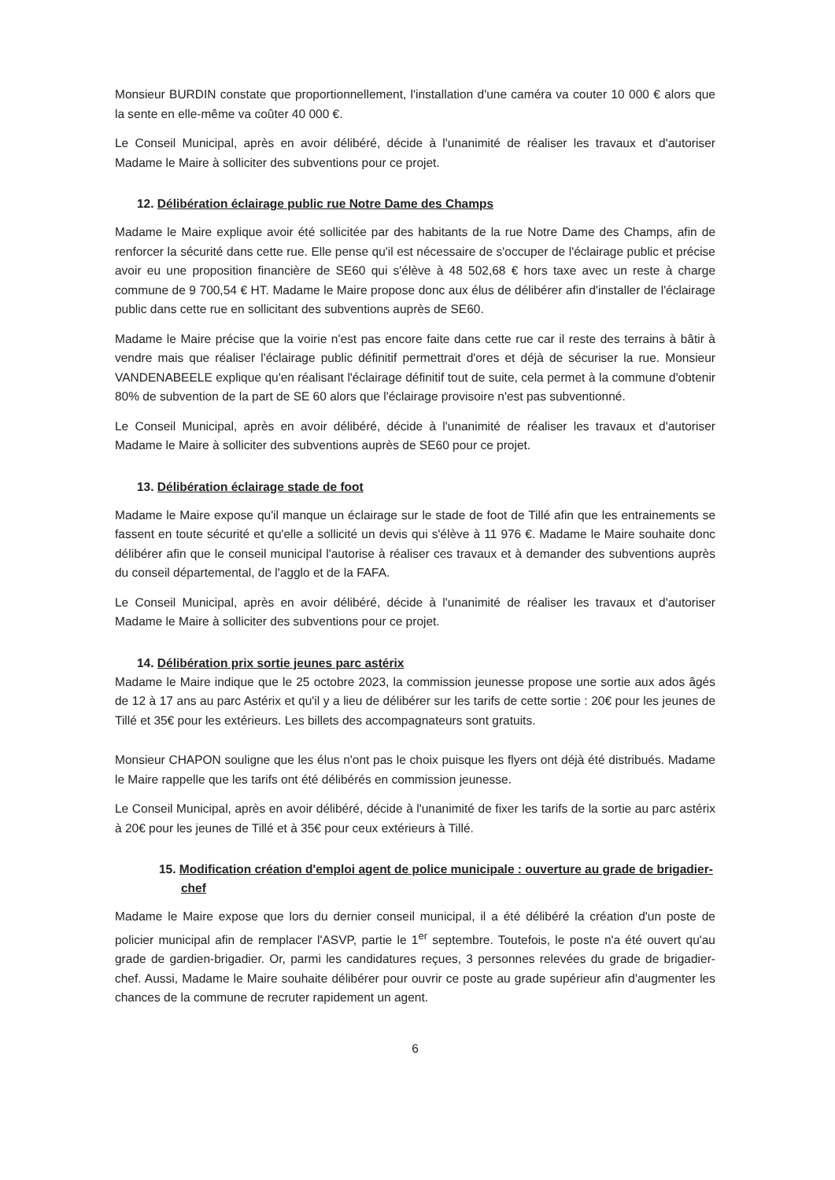Monsieur BURDIN constate que proportionnellement, l'installation d'une caméra va couter 10 000 € alors que la sente en elle-même va coûter 40 000 €.
Le Conseil Municipal, après en avoir délibéré, décide à l'unanimité de réaliser les travaux et d'autoriser Madame le Maire à solliciter des subventions pour ce projet.
12. Délibération éclairage public rue Notre Dame des Champs
Madame le Maire explique avoir été sollicitée par des habitants de la rue Notre Dame des Champs, afin de renforcer la sécurité dans cette rue. Elle pense qu'il est nécessaire de s'occuper de l'éclairage public et précise avoir eu une proposition financière de SE60 qui s'élève à 48 502,68 € hors taxe avec un reste à charge commune de 9 700,54 € HT. Madame le Maire propose donc aux élus de délibérer afin d'installer de l'éclairage public dans cette rue en sollicitant des subventions auprès de SE60.
Madame le Maire précise que la voirie n'est pas encore faite dans cette rue car il reste des terrains à bâtir à vendre mais que réaliser l'éclairage public définitif permettrait d'ores et déjà de sécuriser la rue. Monsieur VANDENABEELE explique qu'en réalisant l'éclairage définitif tout de suite, cela permet à la commune d'obtenir 80% de subvention de la part de SE 60 alors que l'éclairage provisoire n'est pas subventionné.
Le Conseil Municipal, après en avoir délibéré, décide à l'unanimité de réaliser les travaux et d'autoriser Madame le Maire à solliciter des subventions auprès de SE60 pour ce projet.
13. Délibération éclairage stade de foot
Madame le Maire expose qu'il manque un éclairage sur le stade de foot de Tillé afin que les entrainements se fassent en toute sécurité et qu'elle a sollicité un devis qui s'élève à 11 976 €. Madame le Maire souhaite donc délibérer afin que le conseil municipal l'autorise à réaliser ces travaux et à demander des subventions auprès du conseil départemental, de l'agglo et de la FAFA.
Le Conseil Municipal, après en avoir délibéré, décide à l'unanimité de réaliser les travaux et d'autoriser Madame le Maire à solliciter des subventions pour ce projet.
14. Délibération prix sortie jeunes parc astérix
Madame le Maire indique que le 25 octobre 2023, la commission jeunesse propose une sortie aux ados âgés de 12 à 17 ans au parc Astérix et qu'il y a lieu de délibérer sur les tarifs de cette sortie : 20€ pour les jeunes de Tillé et 35€ pour les extérieurs. Les billets des accompagnateurs sont gratuits.
Monsieur CHAPON souligne que les élus n'ont pas le choix puisque les flyers ont déjà été distribués. Madame le Maire rappelle que les tarifs ont été délibérés en commission jeunesse.
Le Conseil Municipal, après en avoir délibéré, décide à l'unanimité de fixer les tarifs de la sortie au parc astérix à 20€ pour les jeunes de Tillé et à 35€ pour ceux extérieurs à Tillé.
15. Modification création d'emploi agent de police municipale : ouverture au grade de brigadier-chef
Madame le Maire expose que lors du dernier conseil municipal, il a été délibéré la création d'un poste de policier municipal afin de remplacer l'ASVP, partie le 1<sup>er</sup> septembre. Toutefois, le poste n'a été ouvert qu'au grade de gardien-brigadier. Or, parmi les candidatures reçues, 3 personnes relevées du grade de brigadier-chef. Aussi, Madame le Maire souhaite délibérer pour ouvrir ce poste au grade supérieur afin d'augmenter les chances de la commune de recruter rapidement un agent.
6